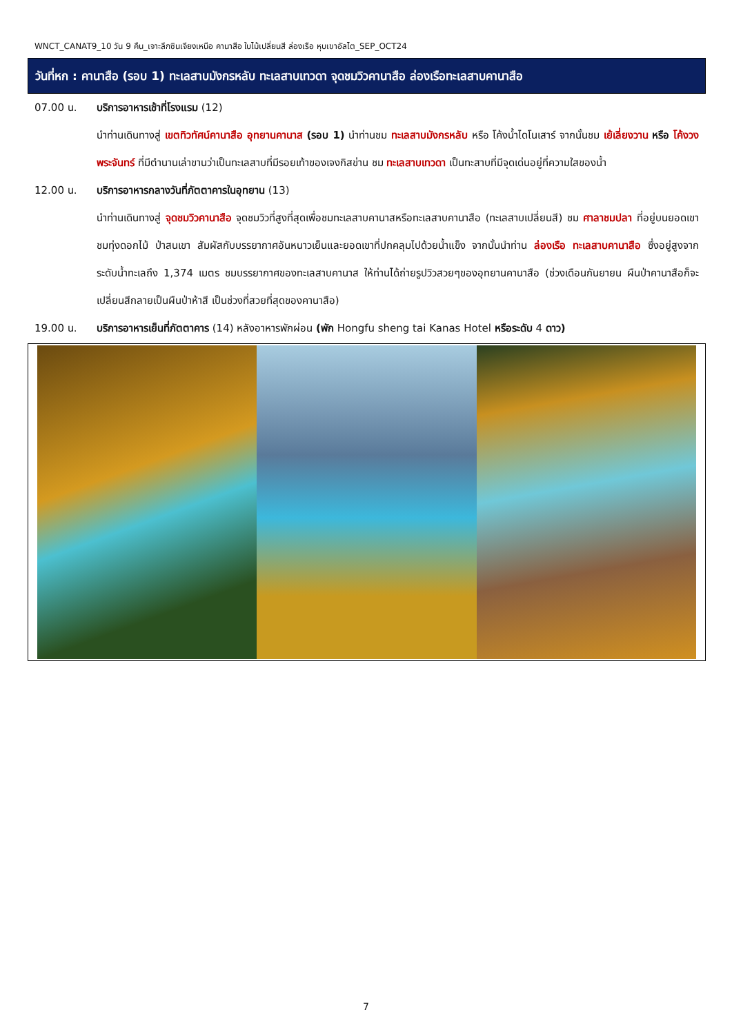WNCT_CANAT9_10 วัน 9 คืน_เจาะลึกซินเจียงเหนือ คานาสือ ใบไม้เปลี่ยนสี ล่องเรือ หุบเขาอัลไต_SEP_OCT24
วันที่หก : คานาสือ (รอบ 1) ทะเลสาบมังกรหลับ ทะเลสาบเทวดา จุดชมวิวคานาสือ ล่องเรือทะเลสาบคานาสือ
07.00 น. บริการอาหารเช้าที่โรงแรม (12)
นำท่านเดินทางสู่ เขตทิวทัศน์คานาสือ อุทยานคานาส (รอบ 1) นำท่านชม ทะเลสาบมังกรหลับ หรือ โค้งน้ำไดโนเสาร์ จากนั้นชม เย้เลี่ยงวาน หรือ โค้งวงพระจันทร์ ที่มีตำนานเล่าขานว่าเป็นทะเลสาบที่มีรอยเท้าของเจงกิสข่าน ชม ทะเลสาบเทวดา เป็นทะสาบที่มีจุดเด่นอยู่ที่ความใสของน้ำ
12.00 น. บริการอาหารกลางวันที่ภัตตาคารในอุทยาน (13)
นำท่านเดินทางสู่ จุดชมวิวคานาสือ จุดชมวิวที่สูงที่สุดเพื่อชมทะเลสาบคานาสหรือทะเลสาบคานาสือ (ทะเลสาบเปลี่ยนสี) ชม ศาลาชมปลา ที่อยู่บนยอดเขา ชมทุ่งดอกไม้ ป่าสนเขา สัมผัสกับบรรยากาศอันหนาวเย็นและยอดเขาที่ปกคลุมไปด้วยน้ำแข็ง จากนั้นนำท่าน ล่องเรือ ทะเลสาบคานาสือ ซึ่งอยู่สูงจากระดับน้ำทะเลถึง 1,374 เมตร ชมบรรยากาศของทะเลสาบคานาส ให้ท่านได้ถ่ายรูปวิวสวยๆของอุทยานคานาสือ (ช่วงเดือนกันยายน ผืนป่าคานาสือก็จะเปลี่ยนสีกลายเป็นผืนป่าห้าสี เป็นช่วงที่สวยที่สุดของคานาสือ)
19.00 น. บริการอาหารเย็นที่ภัตตาคาร (14) หลังอาหารพักผ่อน (พัก Hongfu sheng tai Kanas Hotel หรือระดับ 4 ดาว)
7